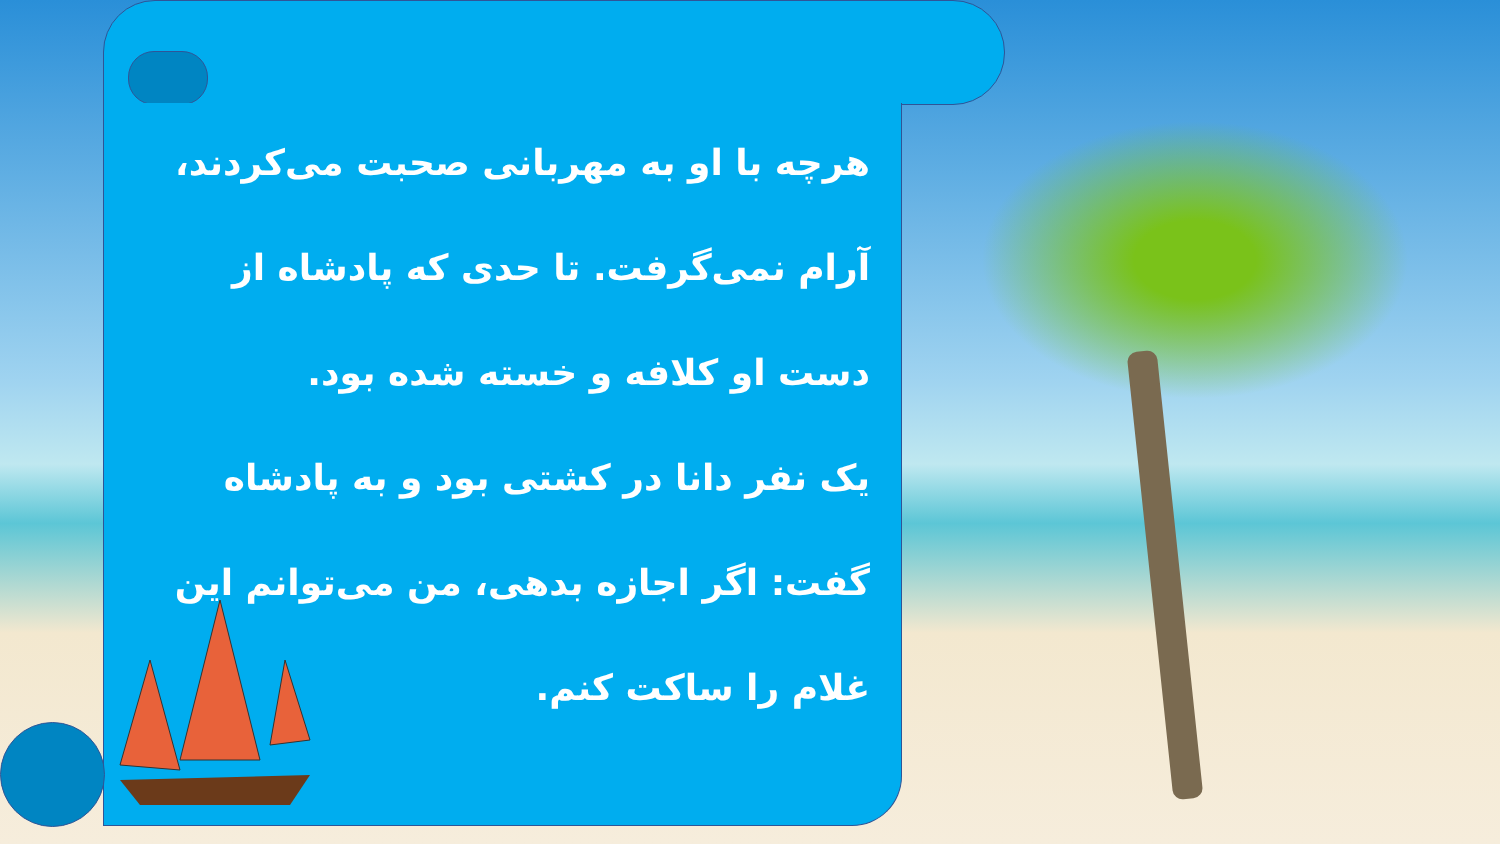هرچه با او به مهربانی صحبت می‌کردند، آرام نمی‌گرفت. تا حدی که پادشاه از دست او کلافه و خسته شده بود.
یک نفر دانا در کشتی بود و به پادشاه گفت: اگر اجازه بدهی، من می‌توانم این غلام را ساکت کنم.